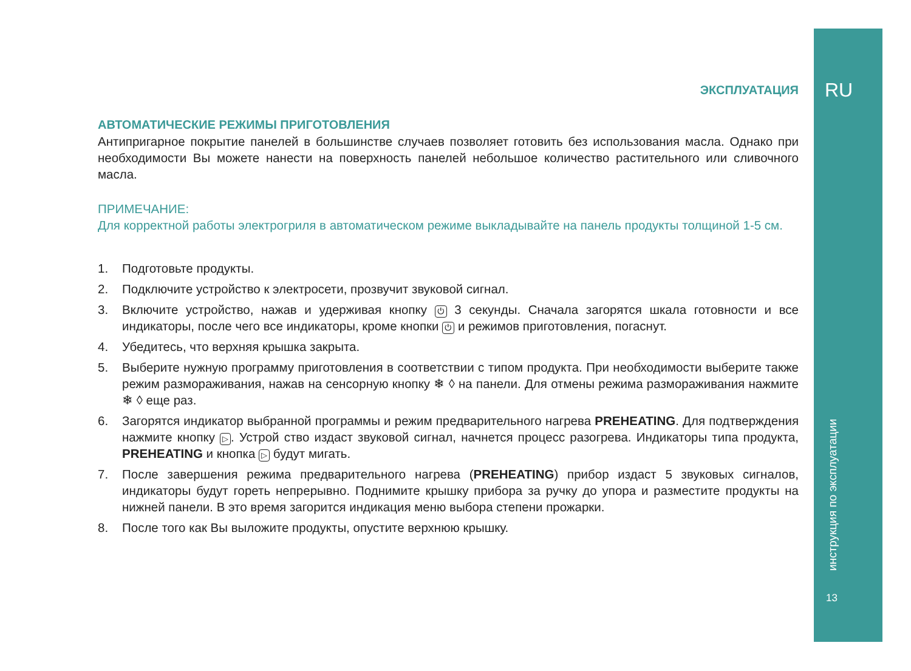RU
инструкция по эксплуатации
13
ЭКСПЛУАТАЦИЯ
АВТОМАТИЧЕСКИЕ РЕЖИМЫ ПРИГОТОВЛЕНИЯ
Антипригарное покрытие панелей в большинстве случаев позволяет готовить без использования масла. Однако при необходимости Вы можете нанести на поверхность панелей небольшое количество растительного или сливочного масла.
ПРИМЕЧАНИЕ:
Для корректной работы электрогриля в автоматическом режиме выкладывайте на панель продукты толщиной 1-5 см.
1. Подготовьте продукты.
2. Подключите устройство к электросети, прозвучит звуковой сигнал.
3. Включите устройство, нажав и удерживая кнопку ⏻ 3 секунды. Сначала загорятся шкала готовности и все индикаторы, после чего все индикаторы, кроме кнопки ⏻ и режимов приготовления, погаснут.
4. Убедитесь, что верхняя крышка закрыта.
5. Выберите нужную программу приготовления в соответствии с типом продукта. При необходимости выберите также режим размораживания, нажав на сенсорную кнопку ❄ ◊ на панели. Для отмены режима размораживания нажмите ❄ ◊ еще раз.
6. Загорятся индикатор выбранной программы и режим предварительного нагрева PREHEATING. Для подтверждения нажмите кнопку ▷. Устрой ство издаст звуковой сигнал, начнется процесс разогрева. Индикаторы типа продукта, PREHEATING и кнопка ▷ будут мигать.
7. После завершения режима предварительного нагрева (PREHEATING) прибор издаст 5 звуковых сигналов, индикаторы будут гореть непрерывно. Поднимите крышку прибора за ручку до упора и разместите продукты на нижней панели. В это время загорится индикация меню выбора степени прожарки.
8. После того как Вы выложите продукты, опустите верхнюю крышку.